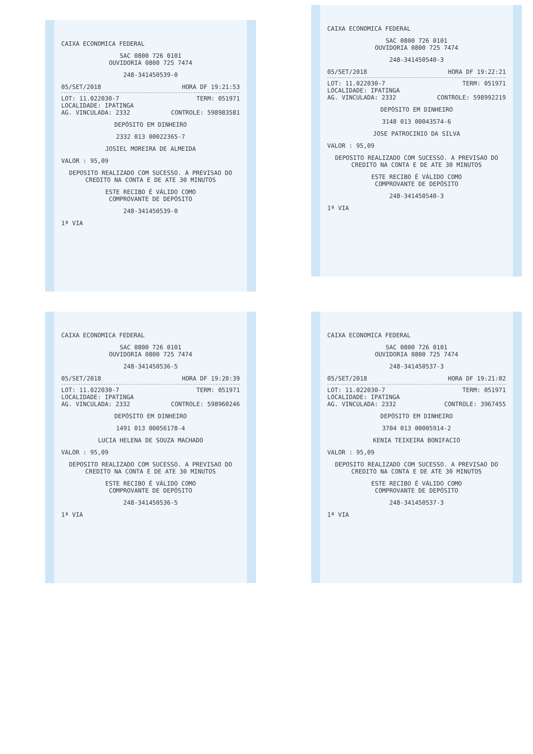CAIXA ECONOMICA FEDERAL
SAC 0800 726 0101
OUVIDORIA 0800 725 7474
248-341450539-0
05/SET/2018 HORA DF 19:21:53
LOT: 11.022030-7 TERM: 051971
LOCALIDADE: IPATINGA
AG. VINCULADA: 2332 CONTROLE: 598983581
DEPÓSITO EM DINHEIRO
2332 013 00022365-7
JOSIEL MOREIRA DE ALMEIDA
VALOR : 95,09
DEPOSITO REALIZADO COM SUCESSO. A PREVISAO DO CREDITO NA CONTA E DE ATE 30 MINUTOS
ESTE RECIBO É VÁLIDO COMO
COMPROVANTE DE DEPÓSITO
248-341450539-0
1ª VIA
CAIXA ECONOMICA FEDERAL
SAC 0800 726 0101
OUVIDORIA 0800 725 7474
248-341450540-3
05/SET/2018 HORA DF 19:22:21
LOT: 11.022030-7 TERM: 051971
LOCALIDADE: IPATINGA
AG. VINCULADA: 2332 CONTROLE: 598992219
DEPÓSITO EM DINHEIRO
3148 013 00043574-6
JOSE PATROCINIO DA SILVA
VALOR : 95,09
DEPOSITO REALIZADO COM SUCESSO. A PREVISAO DO CREDITO NA CONTA E DE ATE 30 MINUTOS
ESTE RECIBO É VÁLIDO COMO
COMPROVANTE DE DEPÓSITO
248-341450540-3
1ª VIA
CAIXA ECONOMICA FEDERAL
SAC 0800 726 0101
OUVIDORIA 0800 725 7474
248-341450536-5
05/SET/2018 HORA DF 19:20:39
LOT: 11.022030-7 TERM: 051971
LOCALIDADE: IPATINGA
AG. VINCULADA: 2332 CONTROLE: 598960246
DEPÓSITO EM DINHEIRO
1491 013 00056178-4
LUCIA HELENA DE SOUZA MACHADO
VALOR : 95,09
DEPOSITO REALIZADO COM SUCESSO. A PREVISAO DO CREDITO NA CONTA E DE ATE 30 MINUTOS
ESTE RECIBO É VÁLIDO COMO
COMPROVANTE DE DEPÓSITO
248-341450536-5
1ª VIA
CAIXA ECONOMICA FEDERAL
SAC 0800 726 0101
OUVIDORIA 0800 725 7474
248-341450537-3
05/SET/2018 HORA DF 19:21:02
LOT: 11.022030-7 TERM: 051971
LOCALIDADE: IPATINGA
AG. VINCULADA: 2332 CONTROLE: 3967455
DEPÓSITO EM DINHEIRO
3704 013 00005914-2
KENIA TEIXEIRA BONIFACIO
VALOR : 95,09
DEPOSITO REALIZADO COM SUCESSO. A PREVISAO DO CREDITO NA CONTA E DE ATE 30 MINUTOS
ESTE RECIBO É VÁLIDO COMO
COMPROVANTE DE DEPÓSITO
248-341450537-3
1ª VIA